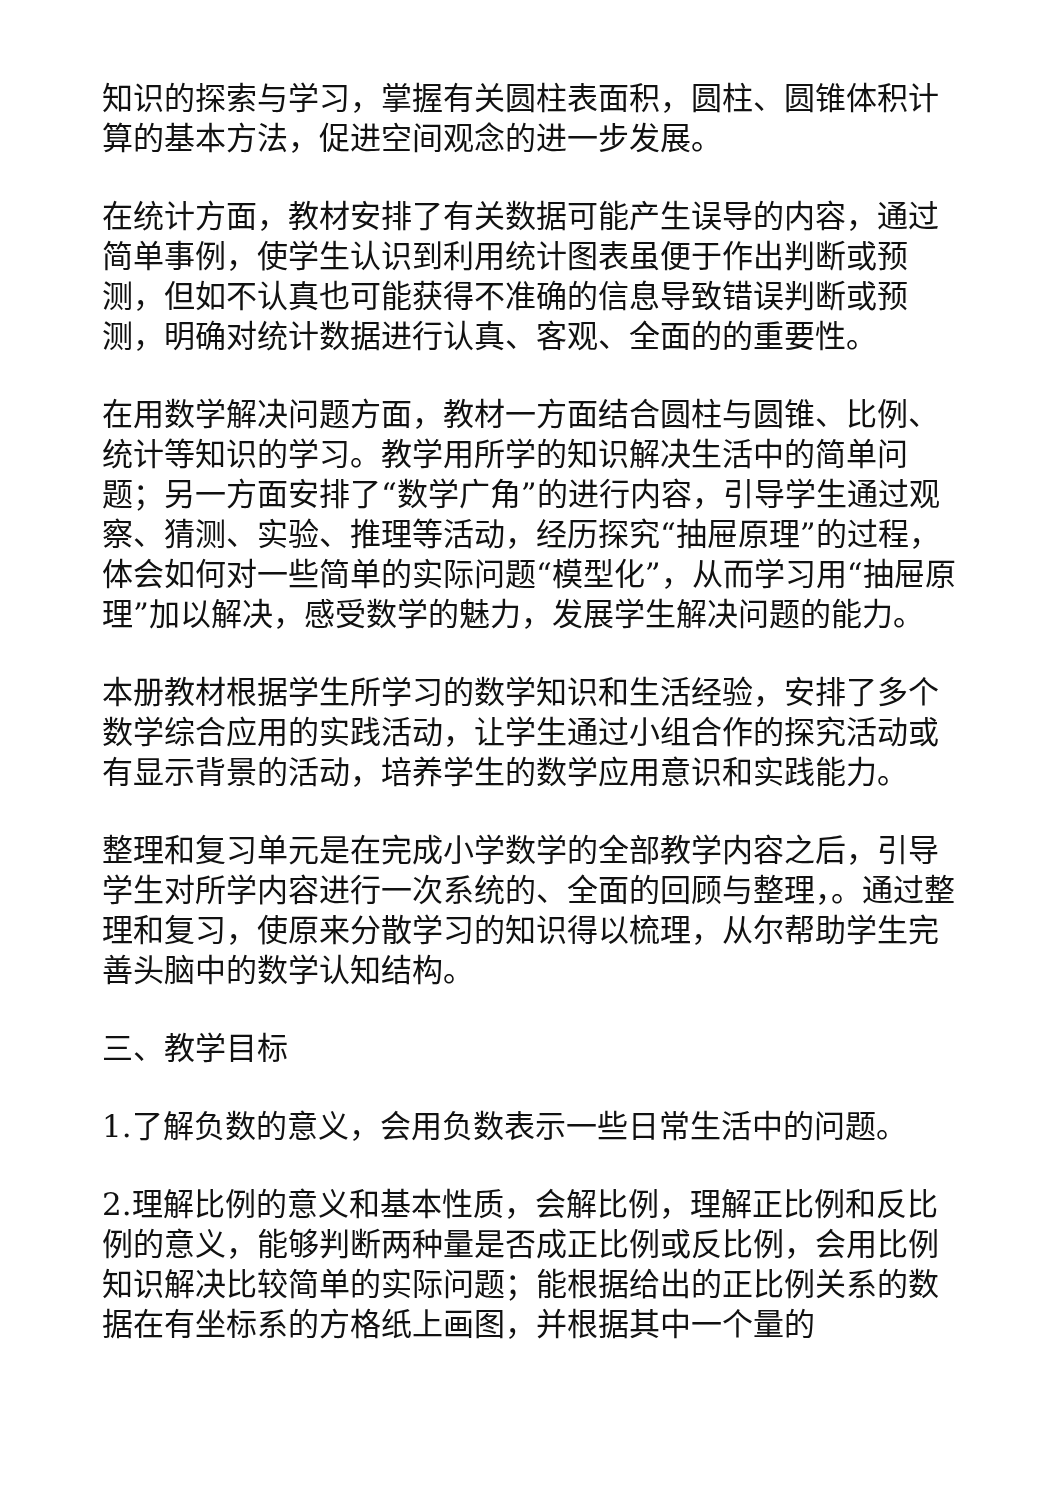知识的探索与学习，掌握有关圆柱表面积，圆柱、圆锥体积计算的基本方法，促进空间观念的进一步发展。
在统计方面，教材安排了有关数据可能产生误导的内容，通过简单事例，使学生认识到利用统计图表虽便于作出判断或预测，但如不认真也可能获得不准确的信息导致错误判断或预测，明确对统计数据进行认真、客观、全面的的重要性。
在用数学解决问题方面，教材一方面结合圆柱与圆锥、比例、统计等知识的学习。教学用所学的知识解决生活中的简单问题；另一方面安排了“数学广角”的进行内容，引导学生通过观察、猜测、实验、推理等活动，经历探究“抽屉原理”的过程，体会如何对一些简单的实际问题“模型化”，从而学习用“抽屉原理”加以解决，感受数学的魅力，发展学生解决问题的能力。
本册教材根据学生所学习的数学知识和生活经验，安排了多个数学综合应用的实践活动，让学生通过小组合作的探究活动或有显示背景的活动，培养学生的数学应用意识和实践能力。
整理和复习单元是在完成小学数学的全部教学内容之后，引导学生对所学内容进行一次系统的、全面的回顾与整理，。通过整理和复习，使原来分散学习的知识得以梳理，从尔帮助学生完善头脑中的数学认知结构。
三、教学目标
1.了解负数的意义，会用负数表示一些日常生活中的问题。
2.理解比例的意义和基本性质，会解比例，理解正比例和反比例的意义，能够判断两种量是否成正比例或反比例，会用比例知识解决比较简单的实际问题；能根据给出的正比例关系的数据在有坐标系的方格纸上画图，并根据其中一个量的